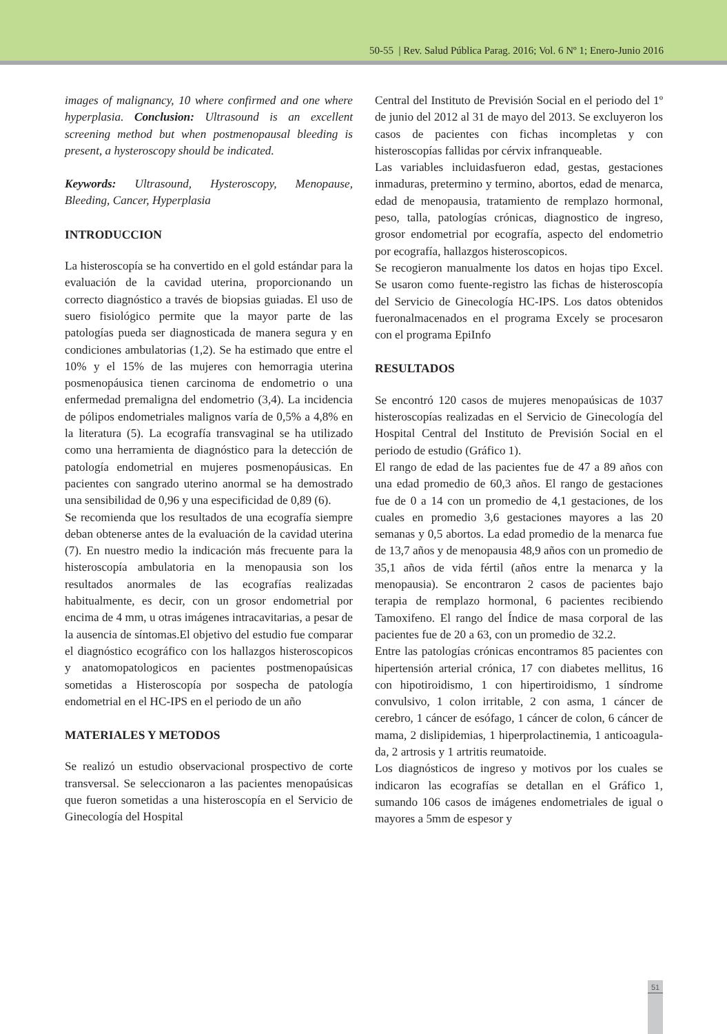50-55 | Rev. Salud Pública Parag. 2016; Vol. 6 Nº 1; Enero-Junio 2016
images of malignancy, 10 where confirmed and one where hyperplasia. Conclusion: Ultrasound is an excellent screening method but when postmenopausal bleeding is present, a hysteroscopy should be indicated.
Keywords: Ultrasound, Hysteroscopy, Menopause, Bleeding, Cancer, Hyperplasia
INTRODUCCION
La histeroscopía se ha convertido en el gold están­dar para la evaluación de la cavidad uterina, pro­porcionando un correcto diagnóstico a través de biopsias guiadas. El uso de suero fisiológico per­mite que la mayor parte de las patologías pueda ser diagnosticada de manera segura y en condicio­nes ambulatorias (1,2). Se ha estimado que entre el 10% y el 15% de las mujeres con hemorragia uterina posmenopáusica tienen carcinoma de endo­metrio o una enfermedad premaligna del endome­trio (3,4). La incidencia de pólipos endometriales malignos varía de 0,5% a 4,8% en la literatura (5). La ecografía transvaginal se ha utilizado como una herramienta de diagnóstico para la detección de pa­tología endometrial en mujeres posmenopáusicas. En pacientes con sangrado uterino anormal se ha demostrado una sensibilidad de 0,96 y una especi­ficidad de 0,89 (6).
Se recomienda que los resultados de una ecografía siempre deban obtenerse antes de la evaluación de la cavidad uterina (7). En nuestro medio la indi­cación más frecuente para la histeroscopía ambu­latoria en la menopausia son los resultados anor­males de las ecografías realizadas habitualmente, es decir, con un grosor endometrial por encima de 4 mm, u otras imágenes intracavitarias, a pesar de la ausencia de síntomas.El objetivo del estudio fue comparar el diagnóstico ecográfico con los ha­llazgos histeroscopicos y anatomopatologicos en pacientes postmenopaúsicas sometidas a Histeros­copía por sospecha de patología endometrial en el HC-IPS en el periodo de un año
MATERIALES Y METODOS
Se realizó un estudio observacional prospectivo de corte transversal. Se seleccionaron a las pacientes menopaúsicas que fueron sometidas a una histeros­copía en el Servicio de Ginecología del Hospital
Central del Instituto de Previsión Social en el pe­riodo del 1º de junio del 2012 al 31 de mayo del 2013. Se excluyeron los casos de pacientes con fi­chas incompletas y con histeroscopías fallidas por cérvix infranqueable.
Las variables incluidasfueron edad, gestas, gesta­ciones inmaduras, pretermino y termino, abortos, edad de menarca, edad de menopausia, tratamiento de remplazo hormonal, peso, talla, patologías cró­nicas, diagnostico de ingreso, grosor endometrial por ecografía, aspecto del endometrio por ecogra­fía, hallazgos histeroscopicos.
Se recogieron manualmente los datos en hojas tipo Excel. Se usaron como fuente-registro las fichas de histeroscopía del Servicio de Ginecología HC-IPS. Los datos obtenidos fueronalmacenados en el programa Excely se procesaron con el programa EpiInfo
RESULTADOS
Se encontró 120 casos de mujeres menopaúsicas de 1037 histeroscopías realizadas en el Servicio de Gi­necología del Hospital Central del Instituto de Pre­visión Social en el periodo de estudio (Gráfico 1).
El rango de edad de las pacientes fue de 47 a 89 años con una edad promedio de 60,3 años. El rango de gestaciones fue de 0 a 14 con un promedio de 4,1 gestaciones, de los cuales en promedio 3,6 ges­taciones mayores a las 20 semanas y 0,5 abortos. La edad promedio de la menarca fue de 13,7 años y de menopausia 48,9 años con un promedio de 35,1 años de vida fértil (años entre la menarca y la menopausia). Se encontraron 2 casos de pacientes bajo terapia de remplazo hormonal, 6 pacientes re­cibiendo Tamoxifeno. El rango del Índice de masa corporal de las pacientes fue de 20 a 63, con un promedio de 32.2.
Entre las patologías crónicas encontramos 85 pa­cientes con hipertensión arterial crónica, 17 con diabetes mellitus, 16 con hipotiroidismo, 1 con hipertiroidismo, 1 síndrome convulsivo, 1 colon irritable, 2 con asma, 1 cáncer de cerebro, 1 cáncer de esófago, 1 cáncer de colon, 6 cáncer de mama, 2 dislipidemias, 1 hiperprolactinemia, 1 anticoagula­da, 2 artrosis y 1 artritis reumatoide.
Los diagnósticos de ingreso y motivos por los cuales se indicaron las ecografías se detallan en el Gráfico 1, sumando 106 casos de imágenes endo­metriales de igual o mayores a 5mm de espesor y
51